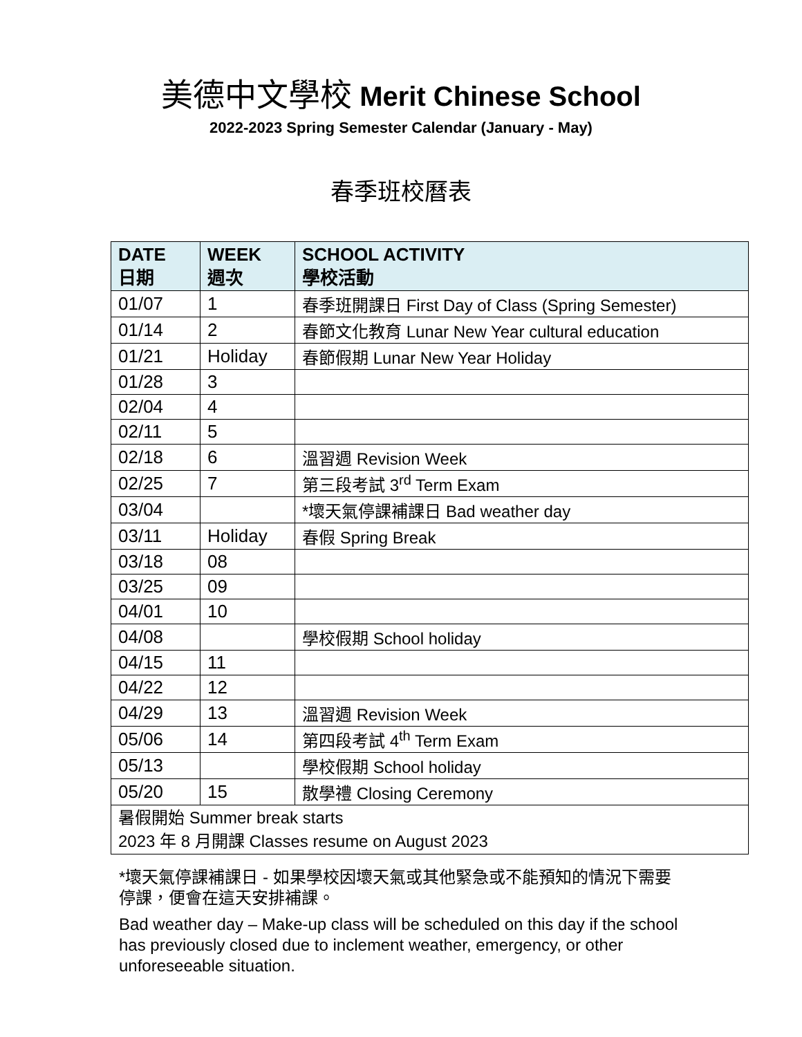美德中文學校 Merit Chinese School
2022-2023 Spring Semester Calendar (January - May)
春季班校曆表
| DATE 日期 | WEEK 週次 | SCHOOL ACTIVITY 學校活動 |
| --- | --- | --- |
| 01/07 | 1 | 春季班開課日 First Day of Class (Spring Semester) |
| 01/14 | 2 | 春節文化教育 Lunar New Year cultural education |
| 01/21 | Holiday | 春節假期 Lunar New Year Holiday |
| 01/28 | 3 | |
| 02/04 | 4 | |
| 02/11 | 5 | |
| 02/18 | 6 | 溫習週 Revision Week |
| 02/25 | 7 | 第三段考試 3<sup>rd</sup> Term Exam |
| 03/04 | | *壞天氣停課補課日 Bad weather day |
| 03/11 | Holiday | 春假 Spring Break |
| 03/18 | 08 | |
| 03/25 | 09 | |
| 04/01 | 10 | |
| 04/08 | | 學校假期 School holiday |
| 04/15 | 11 | |
| 04/22 | 12 | |
| 04/29 | 13 | 溫習週 Revision Week |
| 05/06 | 14 | 第四段考試 4<sup>th</sup> Term Exam |
| 05/13 | | 學校假期 School holiday |
| 05/20 | 15 | 散學禮 Closing Ceremony |
| 暑假開始 Summer break starts 2023 年 8 月開課 Classes resume on August 2023 | | |
*壞天氣停課補課日 - 如果學校因壞天氣或其他緊急或不能預知的情況下需要停課，便會在這天安排補課。
Bad weather day – Make-up class will be scheduled on this day if the school has previously closed due to inclement weather, emergency, or other unforeseeable situation.